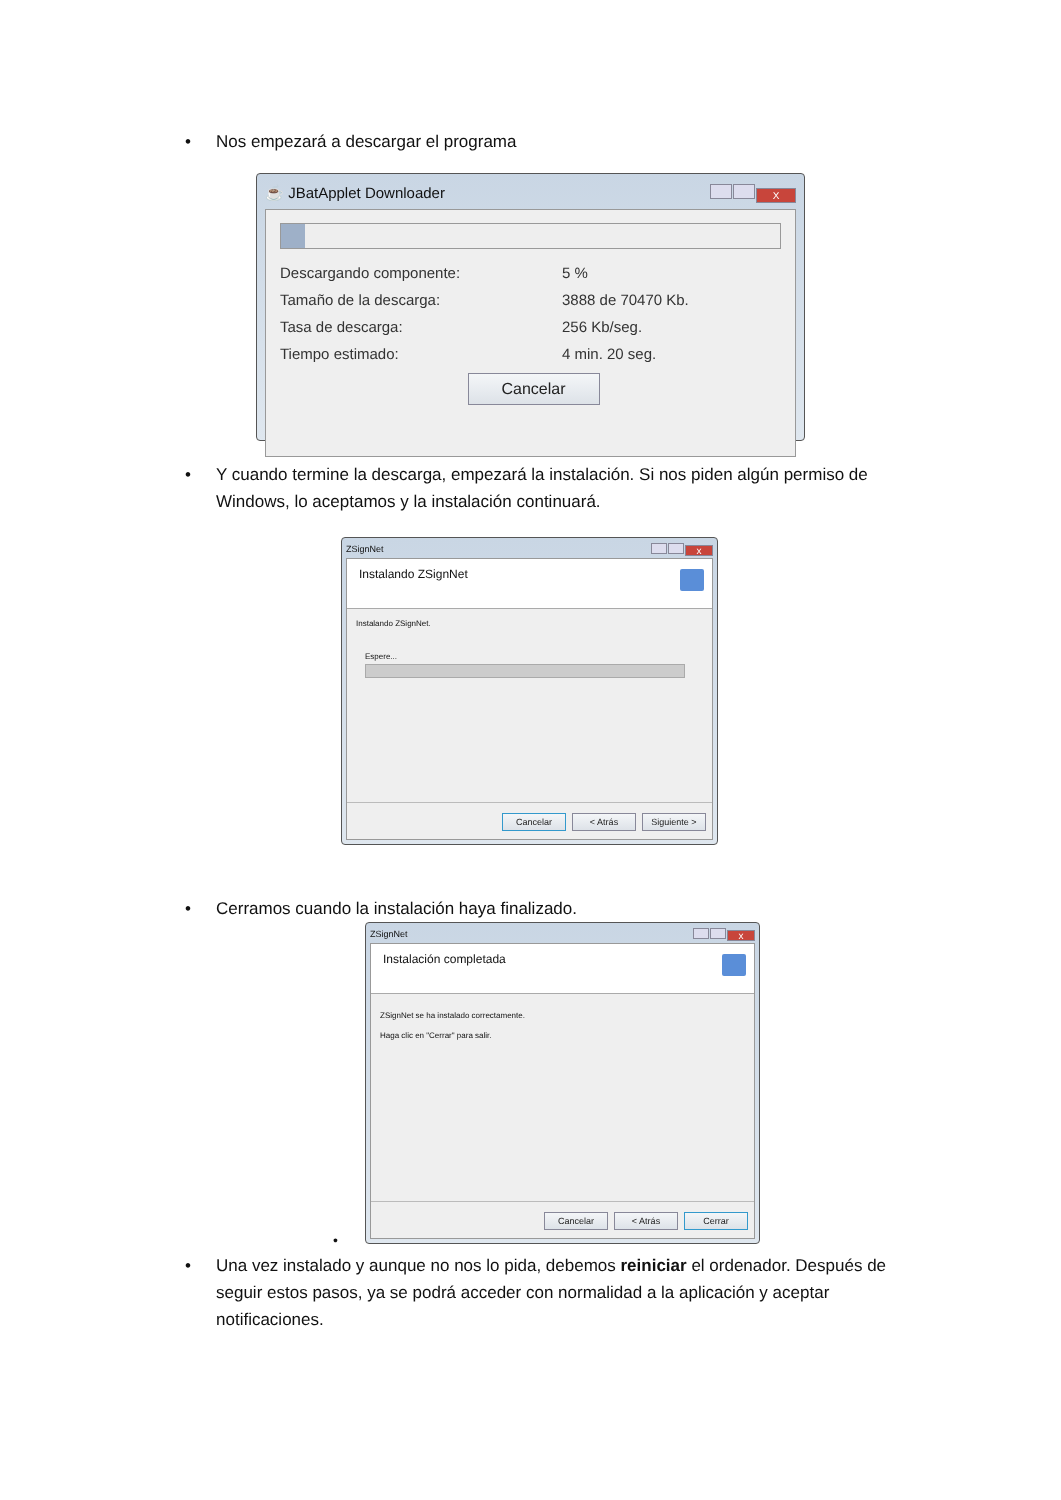• Nos empezará a descargar el programa
☕ JBatApplet Downloader X
Descargando componente: 5 %
Tamaño de la descarga: 3888 de 70470 Kb.
Tasa de descarga: 256 Kb/seg.
Tiempo estimado: 4 min. 20 seg.
Cancelar
• Y cuando termine la descarga, empezará la instalación. Si nos piden algún permiso de Windows, lo aceptamos y la instalación continuará.
ZSignNet x
Instalando ZSignNet
Instalando ZSignNet.
Espere...
Cancelar < Atrás Siguiente >
• Cerramos cuando la instalación haya finalizado.
ZSignNet x
Instalación completada
ZSignNet se ha instalado correctamente.
Haga clic en "Cerrar" para salir.
Cancelar < Atrás Cerrar
•
• Una vez instalado y aunque no nos lo pida, debemos reiniciar el ordenador. Después de seguir estos pasos, ya se podrá acceder con normalidad a la aplicación y aceptar notificaciones.